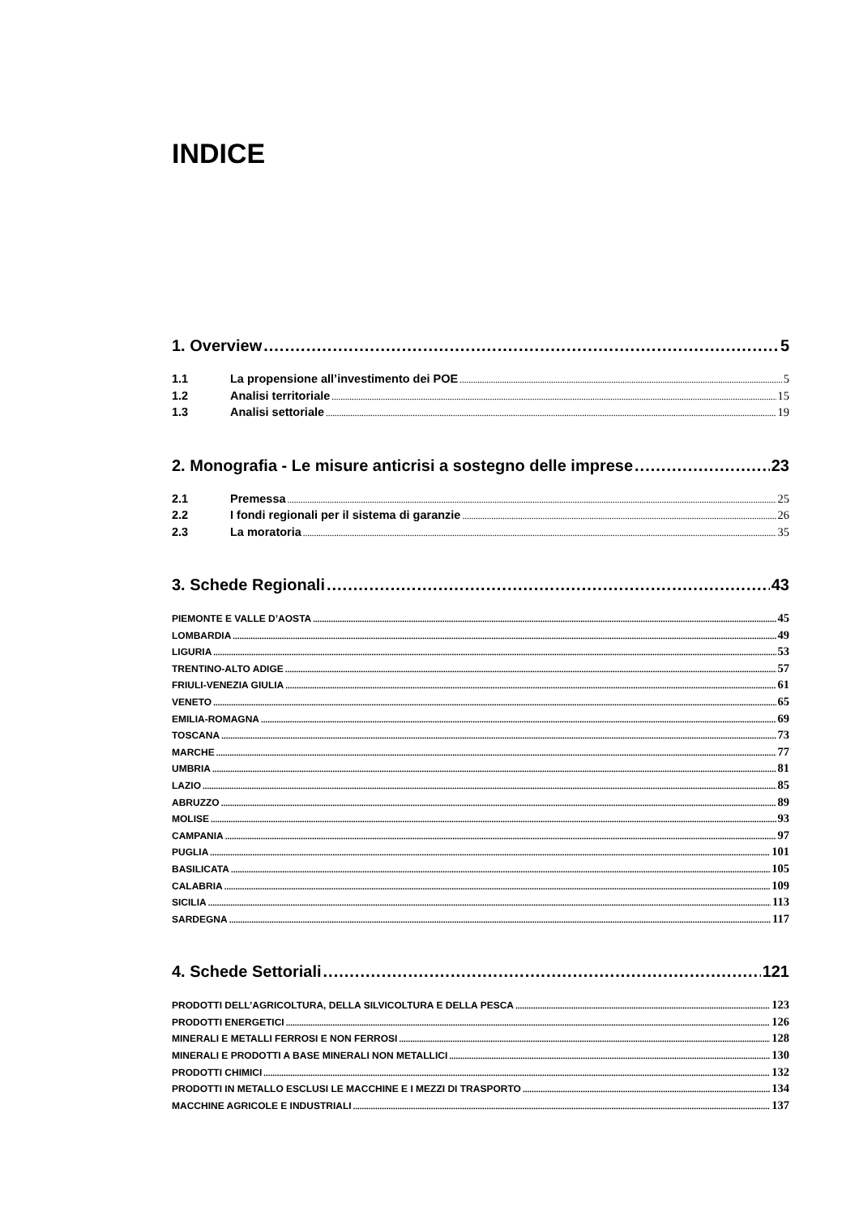INDICE
1. Overview 5
1.1 La propensione all’investimento dei POE 5
1.2 Analisi territoriale 15
1.3 Analisi settoriale 19
2. Monografia - Le misure anticrisi a sostegno delle imprese 23
2.1 Premessa 25
2.2 I fondi regionali per il sistema di garanzie 26
2.3 La moratoria 35
3. Schede Regionali 43
PIEMONTE E VALLE D’AOSTA 45
LOMBARDIA 49
LIGURIA 53
TRENTINO-ALTO ADIGE 57
FRIULI-VENEZIA GIULIA 61
VENETO 65
EMILIA-ROMAGNA 69
TOSCANA 73
MARCHE 77
UMBRIA 81
LAZIO 85
ABRUZZO 89
MOLISE 93
CAMPANIA 97
PUGLIA 101
BASILICATA 105
CALABRIA 109
SICILIA 113
SARDEGNA 117
4. Schede Settoriali 121
PRODOTTI DELL’AGRICOLTURA, DELLA SILVICOLTURA E DELLA PESCA 123
PRODOTTI ENERGETICI 126
MINERALI E METALLI FERROSI E NON FERROSI 128
MINERALI E PRODOTTI A BASE MINERALI NON METALLICI 130
PRODOTTI CHIMICI 132
PRODOTTI IN METALLO ESCLUSI LE MACCHINE E I MEZZI DI TRASPORTO 134
MACCHINE AGRICOLE E INDUSTRIALI 137